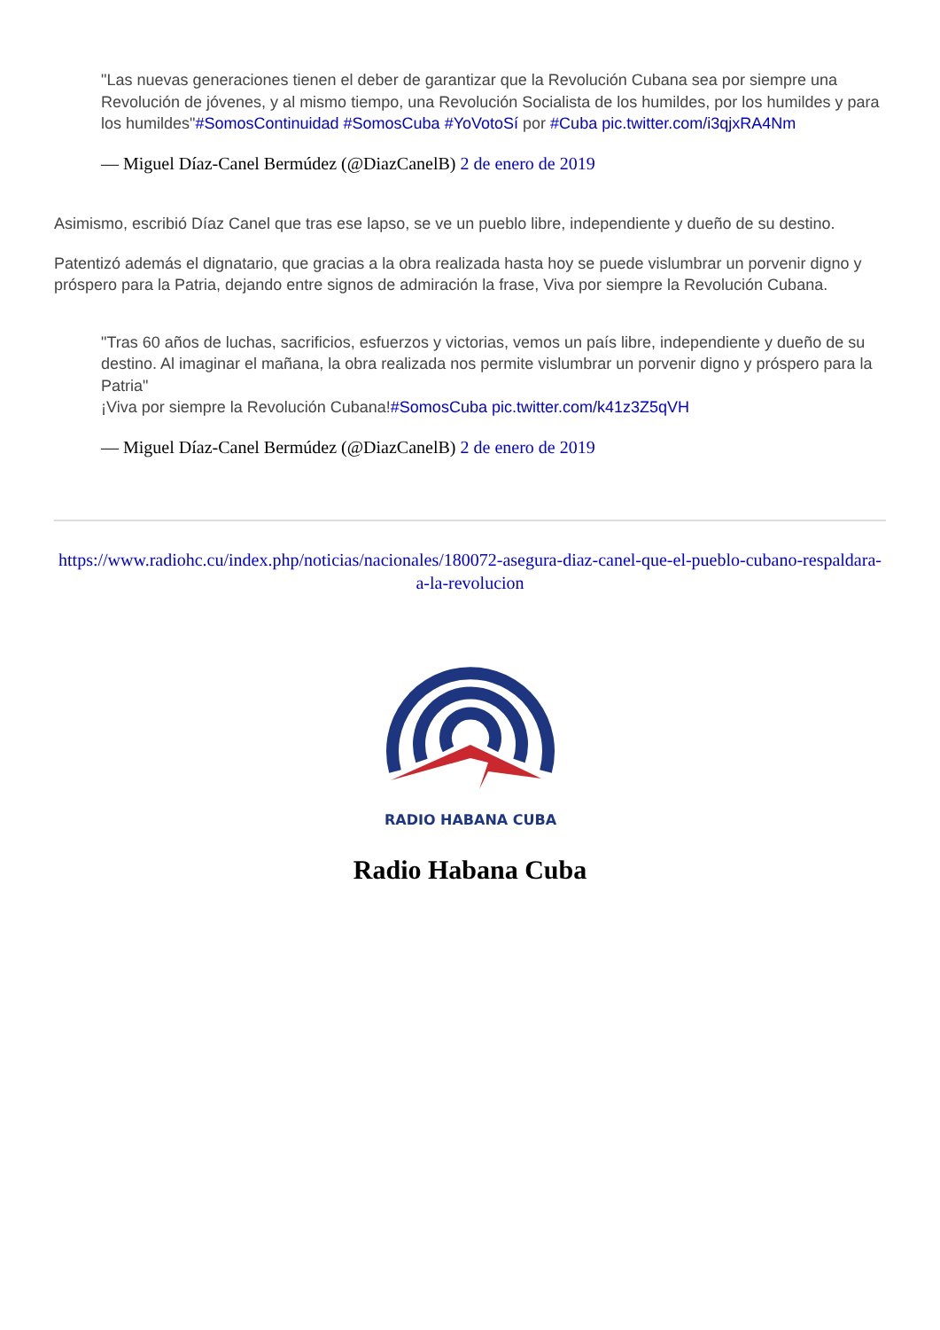"Las nuevas generaciones tienen el deber de garantizar que la Revolución Cubana sea por siempre una Revolución de jóvenes, y al mismo tiempo, una Revolución Socialista de los humildes, por los humildes y para los humildes"#SomosContinuidad #SomosCuba #YoVotoSí por #Cuba pic.twitter.com/i3qjxRA4Nm
— Miguel Díaz-Canel Bermúdez (@DiazCanelB) 2 de enero de 2019
Asimismo, escribió Díaz Canel que tras ese lapso, se ve un pueblo libre, independiente y dueño de su destino.
Patentizó además el dignatario, que gracias a la obra realizada hasta hoy se puede vislumbrar un porvenir digno y próspero para la Patria, dejando entre signos de admiración la frase, Viva por siempre la Revolución Cubana.
"Tras 60 años de luchas, sacrificios, esfuerzos y victorias, vemos un país libre, independiente y dueño de su destino. Al imaginar el mañana, la obra realizada nos permite vislumbrar un porvenir digno y próspero para la Patria"
¡Viva por siempre la Revolución Cubana!#SomosCuba pic.twitter.com/k41z3Z5qVH
— Miguel Díaz-Canel Bermúdez (@DiazCanelB) 2 de enero de 2019
https://www.radiohc.cu/index.php/noticias/nacionales/180072-asegura-diaz-canel-que-el-pueblo-cubano-respaldara-a-la-revolucion
RADIO HABANA CUBA
Radio Habana Cuba